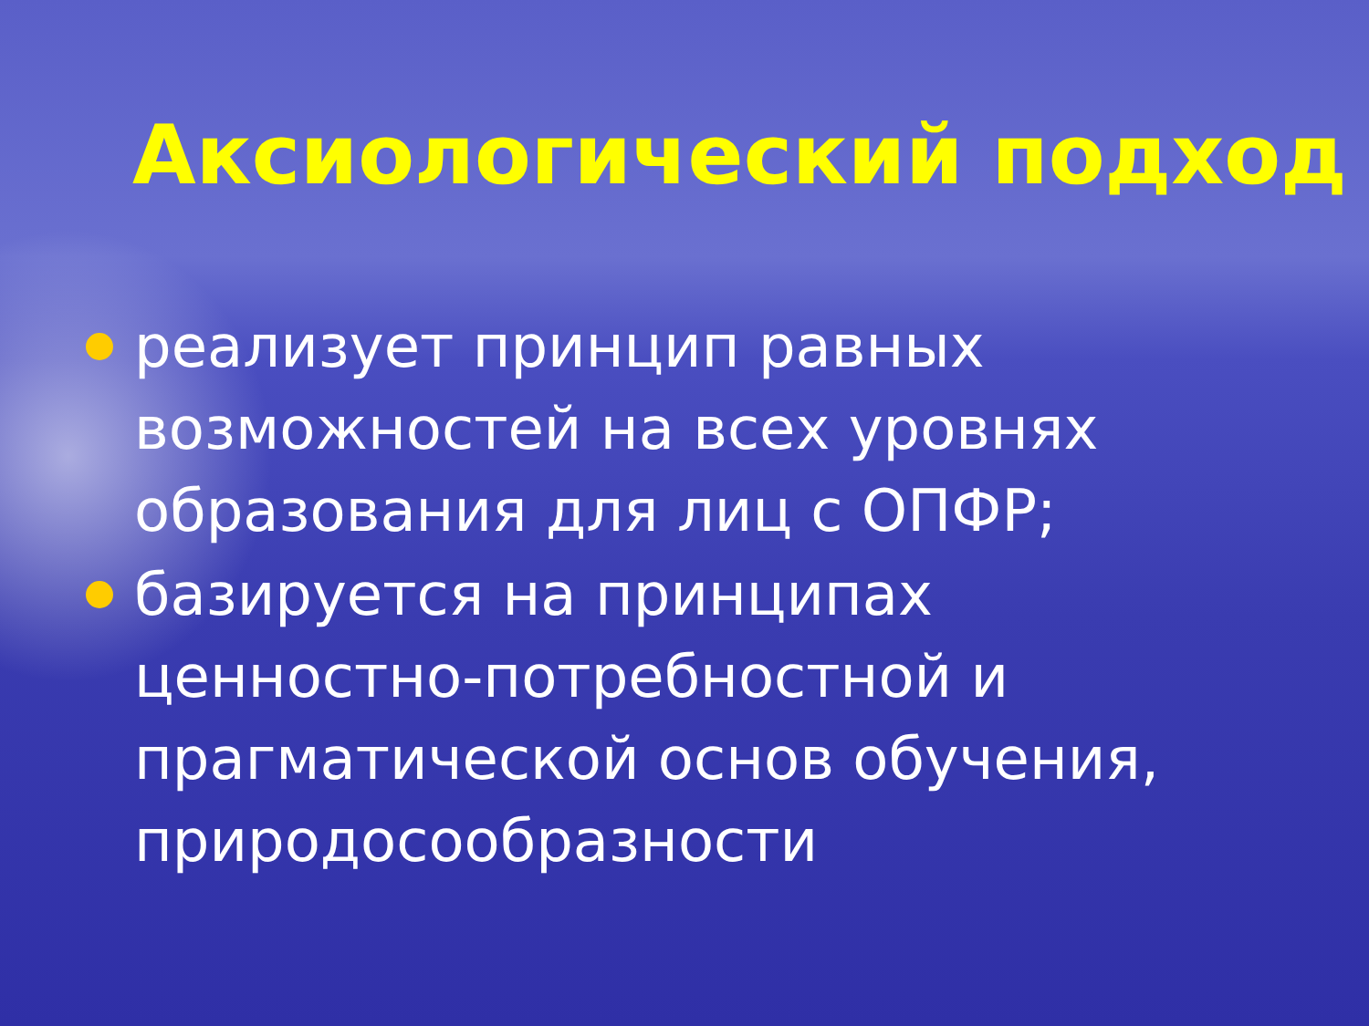Аксиологический подход
реализует принцип равных возможностей на всех уровнях образования для лиц с ОПФР;
базируется на принципах ценностно-потребностной и прагматической основ обучения, природосообразности